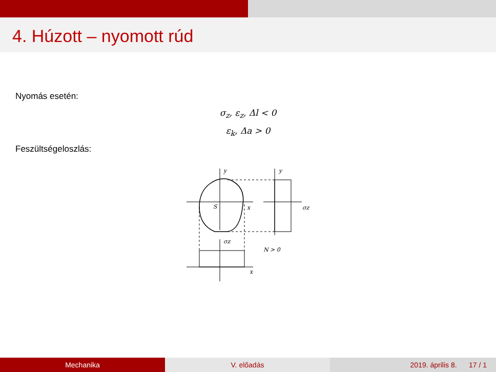4. Húzott – nyomott rúd
Nyomás esetén:
σ<sub>z</sub>, ε<sub>z</sub>, Δl < 0
ε<sub>k</sub>, Δa > 0
Feszültségeloszlás:
x
y
S
y
σz
σz
x
N > 0
Mechanika V. előadás 2019. április 8. 17 / 1